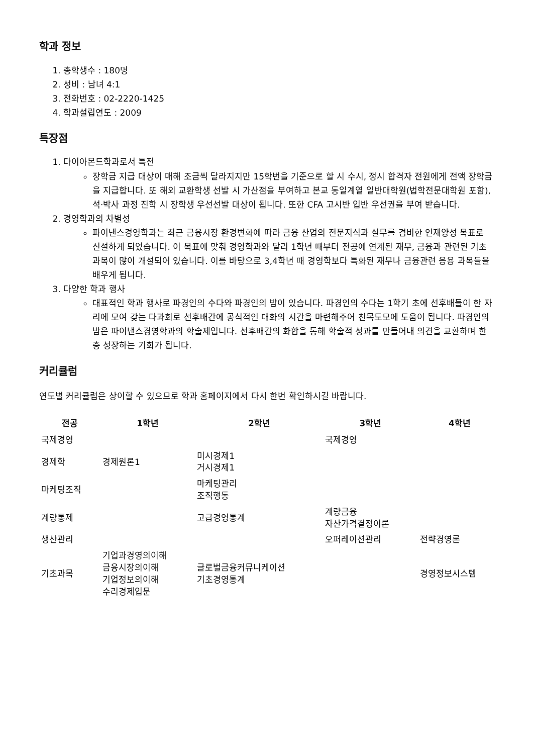학과 정보
1. 총학생수 : 180명
2. 성비 : 남녀 4:1
3. 전화번호 : 02-2220-1425
4. 학과설립연도 : 2009
특장점
1. 다이아몬드학과로서 특전
장학금 지급 대상이 매해 조금씩 달라지지만 15학번을 기준으로 할 시 수시, 정시 합격자 전원에게 전액 장학금을 지급합니다. 또 해외 교환학생 선발 시 가산점을 부여하고 본교 동일계열 일반대학원(법학전문대학원 포함), 석·박사 과정 진학 시 장학생 우선선발 대상이 됩니다. 또한 CFA 고시반 입반 우선권을 부여 받습니다.
2. 경영학과의 차별성
파이낸스경영학과는 최근 금융시장 환경변화에 따라 금융 산업의 전문지식과 실무를 겸비한 인재양성 목표로 신설하게 되었습니다. 이 목표에 맞춰 경영학과와 달리 1학년 때부터 전공에 연계된 재무, 금융과 관련된 기초 과목이 많이 개설되어 있습니다. 이를 바탕으로 3,4학년 때 경영학보다 특화된 재무나 금융관련 응용 과목들을 배우게 됩니다.
3. 다양한 학과 행사
대표적인 학과 행사로 파경인의 수다와 파경인의 밤이 있습니다. 파경인의 수다는 1학기 초에 선후배들이 한 자리에 모여 갖는 다과회로 선후배간에 공식적인 대화의 시간을 마련해주어 친목도모에 도움이 됩니다. 파경인의 밤은 파이낸스경영학과의 학술제입니다. 선후배간의 화합을 통해 학술적 성과를 만들어내 의견을 교환하며 한층 성장하는 기회가 됩니다.
커리큘럼
연도별 커리큘럼은 상이할 수 있으므로 학과 홈페이지에서 다시 한번 확인하시길 바랍니다.
| 전공 | 1학년 | 2학년 | 3학년 | 4학년 |
| --- | --- | --- | --- | --- |
| 국제경영 | | | 국제경영 | |
| 경제학 | 경제원론1 | 미시경제1 거시경제1 | | |
| 마케팅조직 | | 마케팅관리 조직행동 | | |
| 계량통제 | | 고급경영통계 | 계량금융 자산가격결정이론 | |
| 생산관리 | | | 오퍼레이션관리 | 전략경영론 |
| 기초과목 | 기업과경영의이해 금융시장의이해 기업정보의이해 수리경제입문 | 글로벌금융커뮤니케이션 기초경영통계 | | 경영정보시스템 |